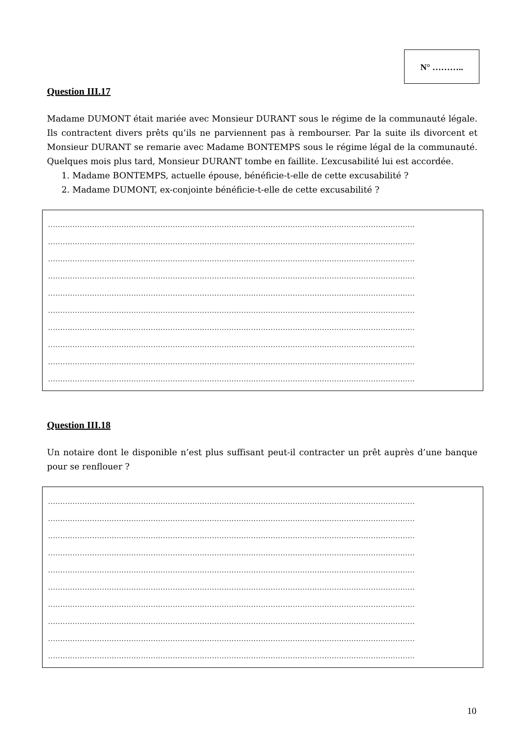N° ………..
Question III.17
Madame DUMONT était mariée avec Monsieur DURANT sous le régime de la communauté légale. Ils contractent divers prêts qu’ils ne parviennent pas à rembourser. Par la suite ils divorcent et Monsieur DURANT se remarie avec Madame BONTEMPS sous le régime légal de la communauté. Quelques mois plus tard, Monsieur DURANT tombe en faillite. L’excusabilité lui est accordée.
1. Madame BONTEMPS, actuelle épouse, bénéficie-t-elle de cette excusabilité ?
2. Madame DUMONT, ex-conjointe bénéficie-t-elle de cette excusabilité ?
……………………………………………………………………………………………………………………………………
……………………………………………………………………………………………………………………………………
……………………………………………………………………………………………………………………………………
……………………………………………………………………………………………………………………………………
……………………………………………………………………………………………………………………………………
……………………………………………………………………………………………………………………………………
……………………………………………………………………………………………………………………………………
……………………………………………………………………………………………………………………………………
……………………………………………………………………………………………………………………………………
……………………………………………………………………………………………………………………………………
Question III.18
Un notaire dont le disponible n’est plus suffisant peut-il contracter un prêt auprès d’une banque pour se renflouer ?
……………………………………………………………………………………………………………………………………
……………………………………………………………………………………………………………………………………
……………………………………………………………………………………………………………………………………
……………………………………………………………………………………………………………………………………
……………………………………………………………………………………………………………………………………
……………………………………………………………………………………………………………………………………
……………………………………………………………………………………………………………………………………
……………………………………………………………………………………………………………………………………
……………………………………………………………………………………………………………………………………
……………………………………………………………………………………………………………………………………
10